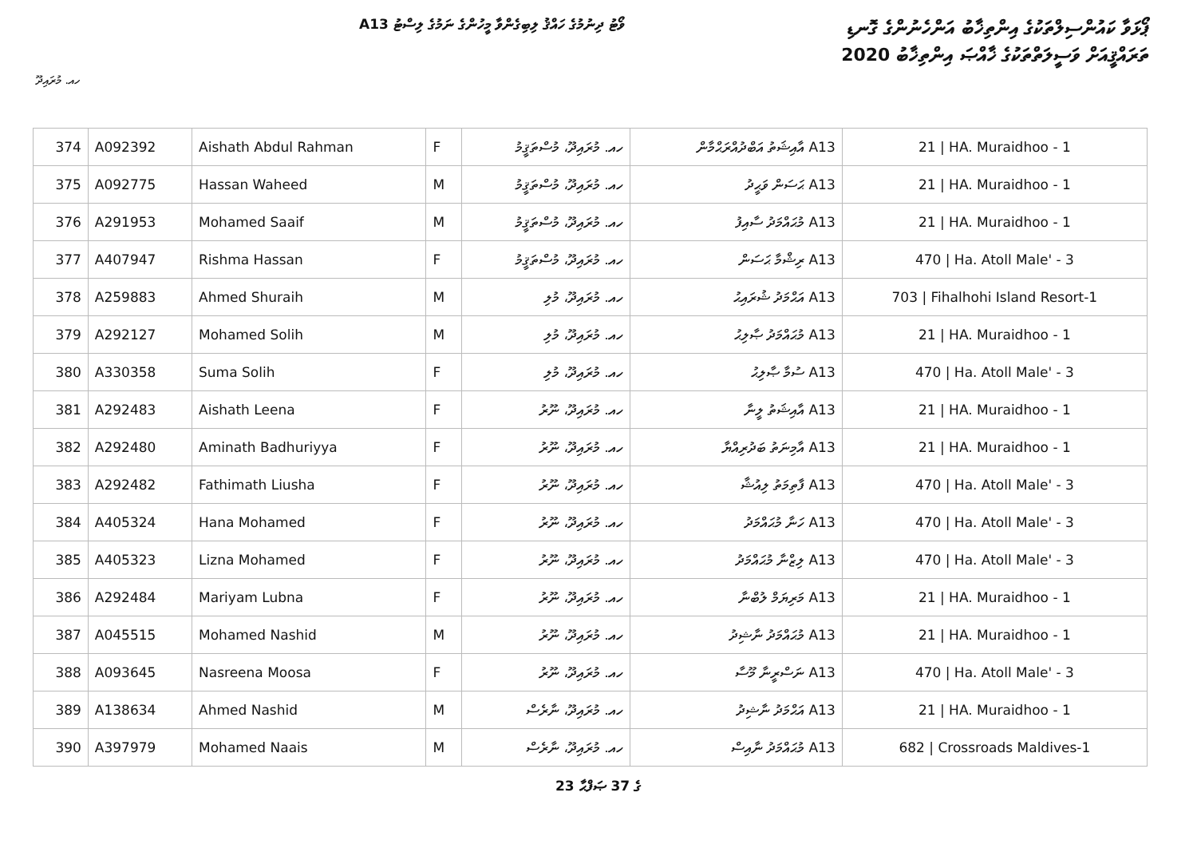ޕޯޅަވާ ކައުންސިލްތަކުގެ އިންތިޚާބު އަންހެނުންގެ ގޮނޑި
ތަރައްޤީއަށް ވަސީލަތްތަކުގެ ޚާއްޞަ އިންތިޚާބު 2020
A13 ވޯޓު ދިނުމުގެ ހައްޤު ލިބިގެންވާ މީހުންގެ ނަމުގެ ލިސްޓު
ހއ. މުރައިދޫ
| 374 | A092392 | Aishath Abdul Rahman | F | ހއ. މުރައިދޫ، މުސްތަޤީމު | A13 އާއިޝަތު އަބްދުއްރަޙްމާން | 21 / HA. Muraidhoo - 1 |
| 375 | A092775 | Hassan Waheed | M | ހއ. މުރައިދޫ، މުސްތަޤީމު | A13 ޙަސަން ވަޙީދު | 21 / HA. Muraidhoo - 1 |
| 376 | A291953 | Mohamed Saaif | M | ހއ. މުރައިދޫ، މުސްތަޤީމު | A13 މުޙައްމަދު ސާއިފު | 21 / HA. Muraidhoo - 1 |
| 377 | A407947 | Rishma Hassan | F | ހއ. މުރައިދޫ، މުސްތަޤީމު | A13 ރިޝްމާ ޙަސަން | 470 / Ha. Atoll Male' - 3 |
| 378 | A259883 | Ahmed Shuraih | M | ހއ. މުރައިދޫ، މުލި | A13 އަޙްމަދު ޝުރައިޙު | 703 / Fihalhohi Island Resort-1 |
| 379 | A292127 | Mohamed Solih | M | ހއ. މުރައިދޫ، މުލި | A13 މުޙައްމަދު ޞާލިޙު | 21 / HA. Muraidhoo - 1 |
| 380 | A330358 | Suma Solih | F | ހއ. މުރައިދޫ، މުލި | A13 ސުމާ ޞާލިޙު | 470 / Ha. Atoll Male' - 3 |
| 381 | A292483 | Aishath Leena | F | ހއ. މުރައިދޫ، ނޫރު | A13 އާއިޝަތު ލީނާ | 21 / HA. Muraidhoo - 1 |
| 382 | A292480 | Aminath Badhuriyya | F | ހއ. މުރައިދޫ، ނޫރު | A13 އާމިނަތު ބަދުރިއްޔާ | 21 / HA. Muraidhoo - 1 |
| 383 | A292482 | Fathimath Liusha | F | ހއ. މުރައިދޫ، ނޫރު | A13 ފާތިމަތު ލިއުޝާ | 470 / Ha. Atoll Male' - 3 |
| 384 | A405324 | Hana Mohamed | F | ހއ. މުރައިދޫ، ނޫރު | A13 ހަނާ މުޙައްމަދު | 470 / Ha. Atoll Male' - 3 |
| 385 | A405323 | Lizna Mohamed | F | ހއ. މުރައިދޫ، ނޫރު | A13 ލިޒްނާ މުޙައްމަދު | 470 / Ha. Atoll Male' - 3 |
| 386 | A292484 | Mariyam Lubna | F | ހއ. މުރައިދޫ، ނޫރު | A13 މަރިޔަމް ލުބްނާ | 21 / HA. Muraidhoo - 1 |
| 387 | A045515 | Mohamed Nashid | M | ހއ. މުރައިދޫ، ނޫރު | A13 މުޙައްމަދު ނާޝިދު | 21 / HA. Muraidhoo - 1 |
| 388 | A093645 | Nasreena Moosa | F | ހއ. މުރައިދޫ، ނޫރު | A13 ނަސްރީނާ މޫސާ | 470 / Ha. Atoll Male' - 3 |
| 389 | A138634 | Ahmed Nashid | M | ހއ. މުރައިދޫ، ނާރެސް | A13 އަޙްމަދު ނާޝިދު | 21 / HA. Muraidhoo - 1 |
| 390 | A397979 | Mohamed Naais | M | ހއ. މުރައިދޫ، ނާރެސް | A13 މުޙައްމަދު ނާއިސް | 682 / Crossroads Maldives-1 |
23 ގެ 37 ޞަފްޙާ